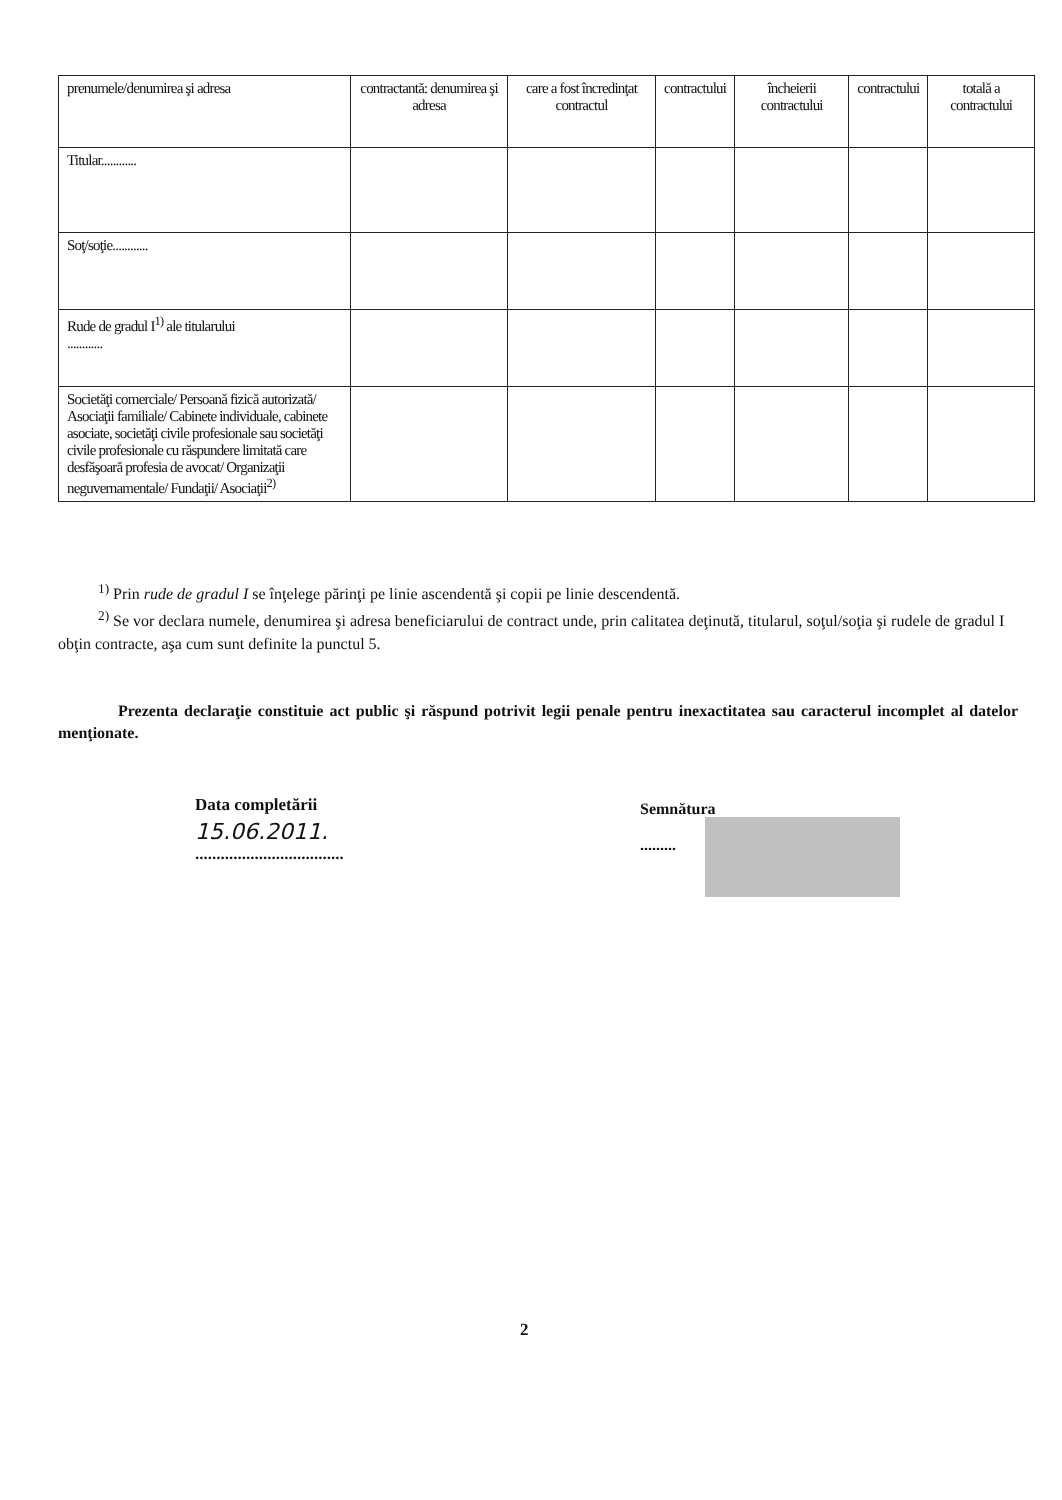| prenumele/denumirea şi adresa | contractantă: denumirea şi adresa | care a fost încredinţat contractul | contractului | încheierii contractului | contractului | totală a contractului |
| Titular............ | | | | | | |
| Soţ/soţie............ | | | | | | |
| Rude de gradul I<sup>1)</sup> ale titularului ............ | | | | | | |
| Societăţi comerciale/ Persoană fizică autorizată/ Asociaţii familiale/ Cabinete individuale, cabinete asociate, societăţi civile profesionale sau societăţi civile profesionale cu răspundere limitată care desfăşoară profesia de avocat/ Organizaţii neguvernamentale/ Fundaţii/ Asociaţii<sup>2)</sup> | | | | | | |
<sup>1)</sup> Prin rude de gradul I se înţelege părinţi pe linie ascendentă şi copii pe linie descendentă.
<sup>2)</sup> Se vor declara numele, denumirea şi adresa beneficiarului de contract unde, prin calitatea deţinută, titularul, soţul/soţia şi rudele de gradul I obţin contracte, aşa cum sunt definite la punctul 5.
Prezenta declaraţie constituie act public şi răspund potrivit legii penale pentru inexactitatea sau caracterul incomplet al datelor menţionate.
Data completării
15.06.2011.
...................................
Semnătura
.........
2